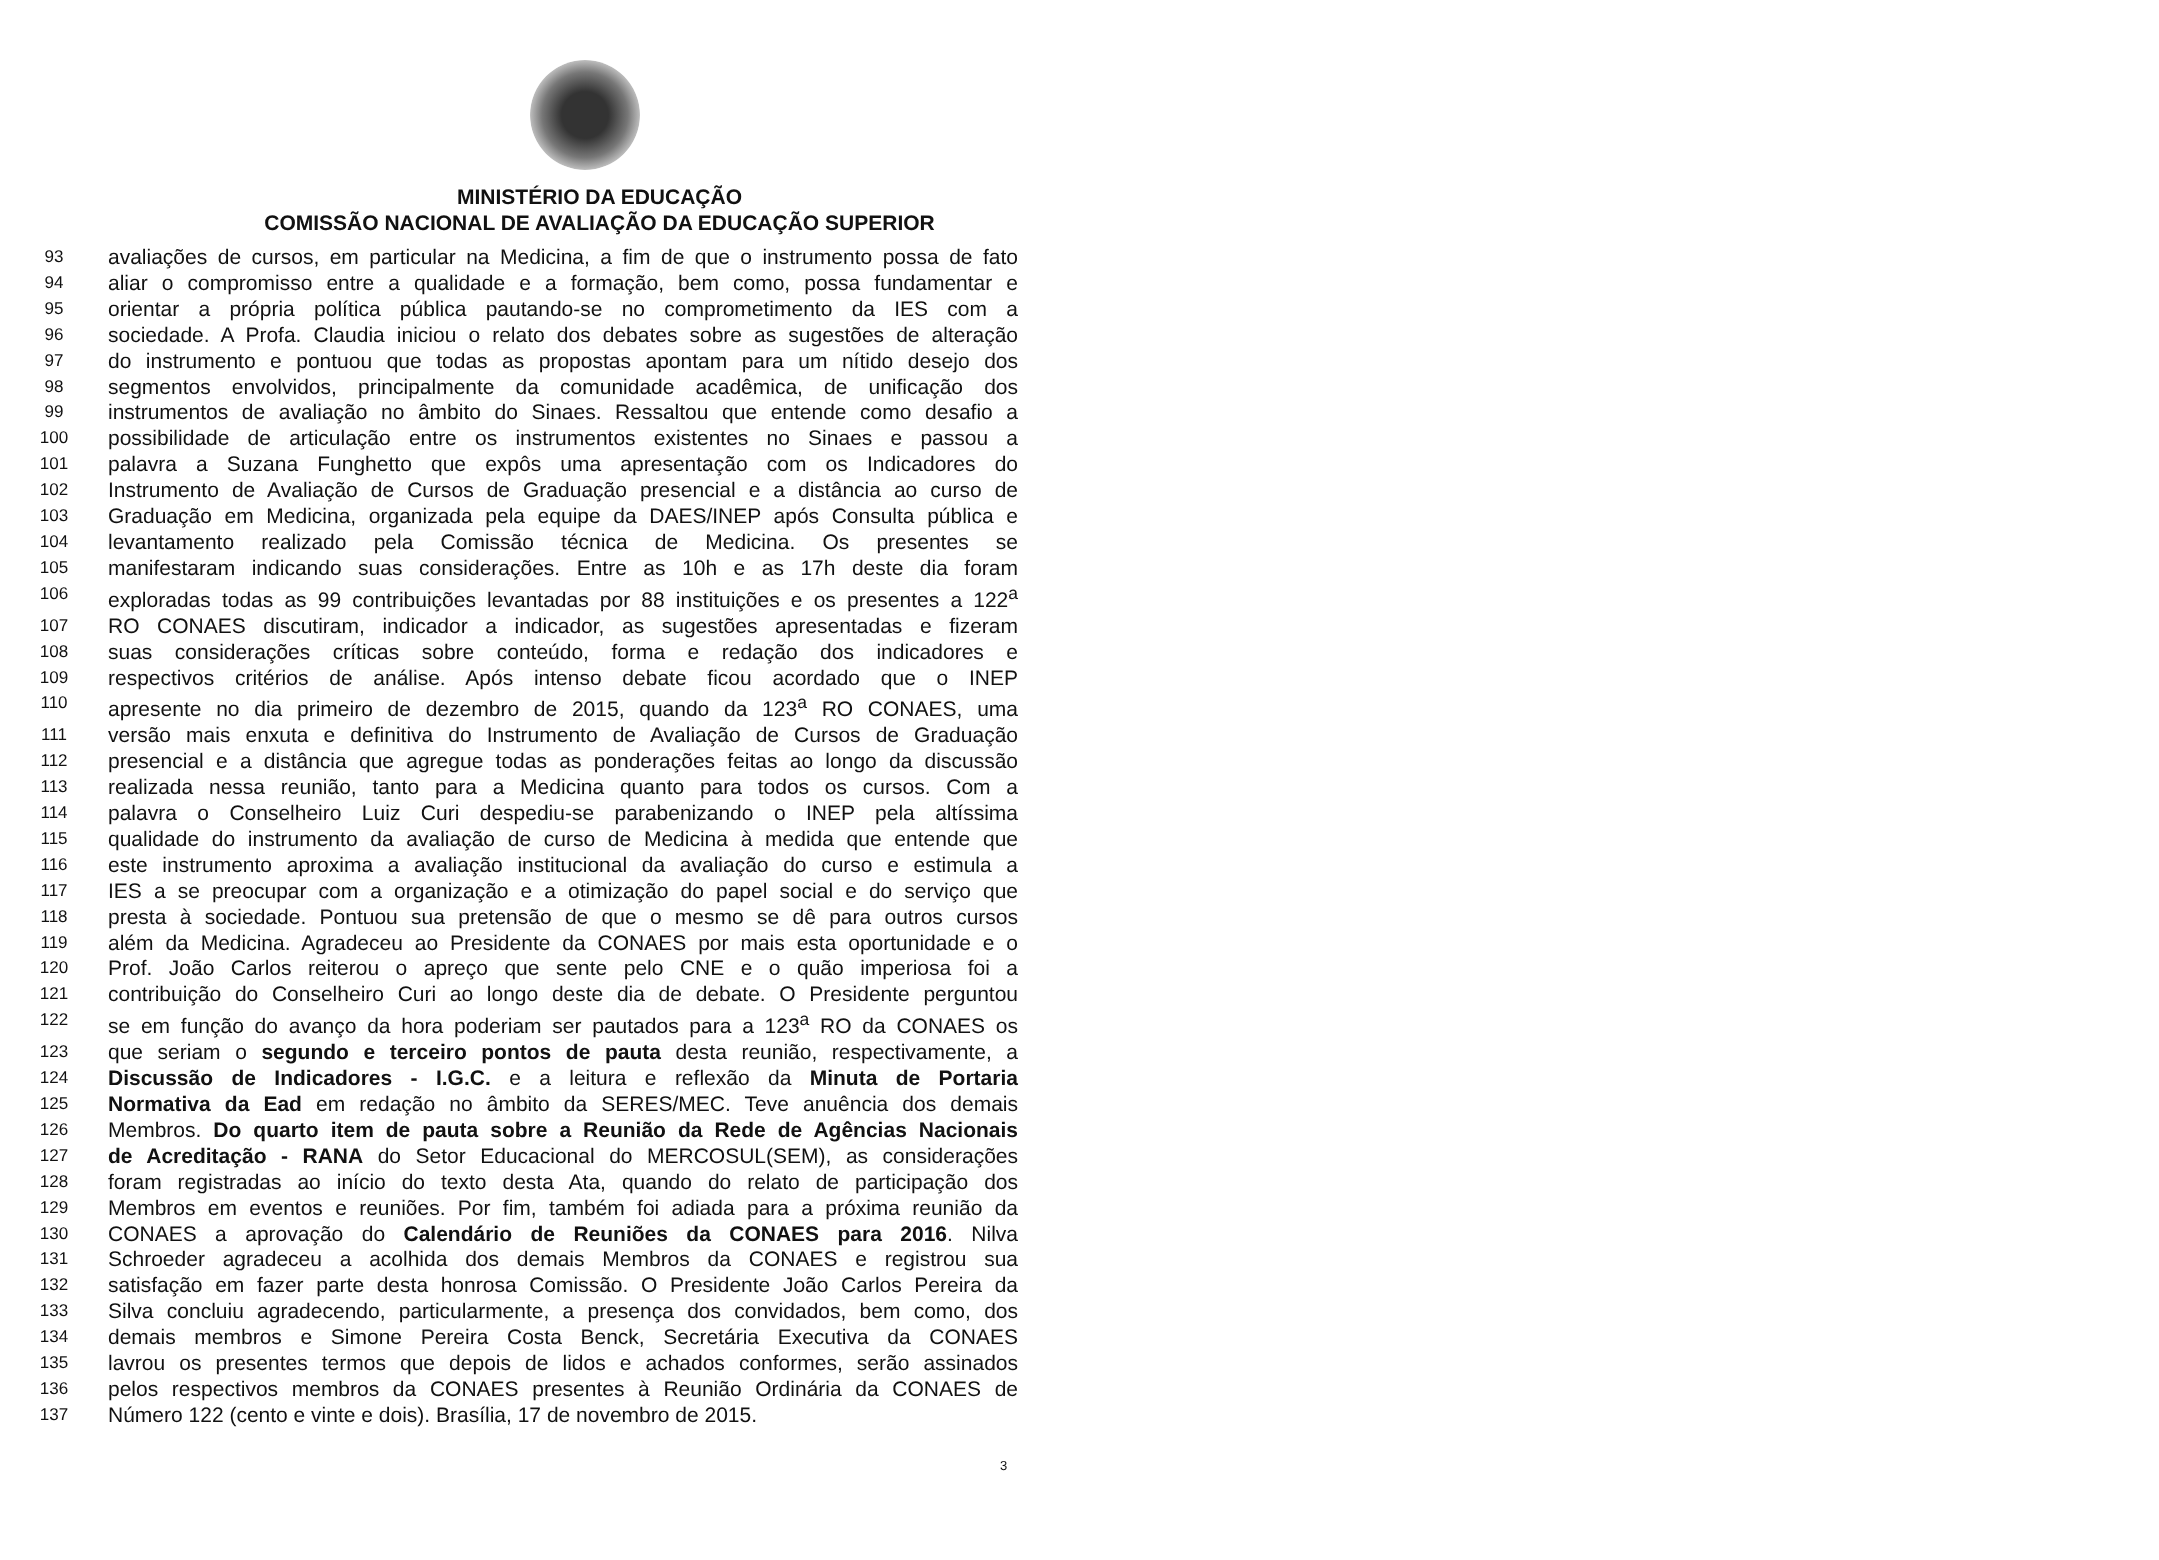MINISTÉRIO DA EDUCAÇÃO
COMISSÃO NACIONAL DE AVALIAÇÃO DA EDUCAÇÃO SUPERIOR
93 avaliações de cursos, em particular na Medicina, a fim de que o instrumento possa de fato
94 aliar o compromisso entre a qualidade e a formação, bem como, possa fundamentar e
95 orientar a própria política pública pautando-se no comprometimento da IES com a
96 sociedade. A Profa. Claudia iniciou o relato dos debates sobre as sugestões de alteração
97 do instrumento e pontuou que todas as propostas apontam para um nítido desejo dos
98 segmentos envolvidos, principalmente da comunidade acadêmica, de unificação dos
99 instrumentos de avaliação no âmbito do Sinaes. Ressaltou que entende como desafio a
100 possibilidade de articulação entre os instrumentos existentes no Sinaes e passou a
101 palavra a Suzana Funghetto que expôs uma apresentação com os Indicadores do
102 Instrumento de Avaliação de Cursos de Graduação presencial e a distância ao curso de
103 Graduação em Medicina, organizada pela equipe da DAES/INEP após Consulta pública e
104 levantamento realizado pela Comissão técnica de Medicina. Os presentes se
105 manifestaram indicando suas considerações. Entre as 10h e as 17h deste dia foram
106 exploradas todas as 99 contribuições levantadas por 88 instituições e os presentes a 122<sup>a</sup>
107 RO CONAES discutiram, indicador a indicador, as sugestões apresentadas e fizeram
108 suas considerações críticas sobre conteúdo, forma e redação dos indicadores e
109 respectivos critérios de análise. Após intenso debate ficou acordado que o INEP
110 apresente no dia primeiro de dezembro de 2015, quando da 123<sup>a</sup> RO CONAES, uma
111 versão mais enxuta e definitiva do Instrumento de Avaliação de Cursos de Graduação
112 presencial e a distância que agregue todas as ponderações feitas ao longo da discussão
113 realizada nessa reunião, tanto para a Medicina quanto para todos os cursos. Com a
114 palavra o Conselheiro Luiz Curi despediu-se parabenizando o INEP pela altíssima
115 qualidade do instrumento da avaliação de curso de Medicina à medida que entende que
116 este instrumento aproxima a avaliação institucional da avaliação do curso e estimula a
117 IES a se preocupar com a organização e a otimização do papel social e do serviço que
118 presta à sociedade. Pontuou sua pretensão de que o mesmo se dê para outros cursos
119 além da Medicina. Agradeceu ao Presidente da CONAES por mais esta oportunidade e o
120 Prof. João Carlos reiterou o apreço que sente pelo CNE e o quão imperiosa foi a
121 contribuição do Conselheiro Curi ao longo deste dia de debate. O Presidente perguntou
122 se em função do avanço da hora poderiam ser pautados para a 123<sup>a</sup> RO da CONAES os
123 que seriam o segundo e terceiro pontos de pauta desta reunião, respectivamente, a
124 Discussão de Indicadores - I.G.C. e a leitura e reflexão da Minuta de Portaria
125 Normativa da Ead em redação no âmbito da SERES/MEC. Teve anuência dos demais
126 Membros. Do quarto item de pauta sobre a Reunião da Rede de Agências Nacionais
127 de Acreditação - RANA do Setor Educacional do MERCOSUL(SEM), as considerações
128 foram registradas ao início do texto desta Ata, quando do relato de participação dos
129 Membros em eventos e reuniões. Por fim, também foi adiada para a próxima reunião da
130 CONAES a aprovação do Calendário de Reuniões da CONAES para 2016. Nilva
131 Schroeder agradeceu a acolhida dos demais Membros da CONAES e registrou sua
132 satisfação em fazer parte desta honrosa Comissão. O Presidente João Carlos Pereira da
133 Silva concluiu agradecendo, particularmente, a presença dos convidados, bem como, dos
134 demais membros e Simone Pereira Costa Benck, Secretária Executiva da CONAES
135 lavrou os presentes termos que depois de lidos e achados conformes, serão assinados
136 pelos respectivos membros da CONAES presentes à Reunião Ordinária da CONAES de
137 Número 122 (cento e vinte e dois). Brasília, 17 de novembro de 2015.
3